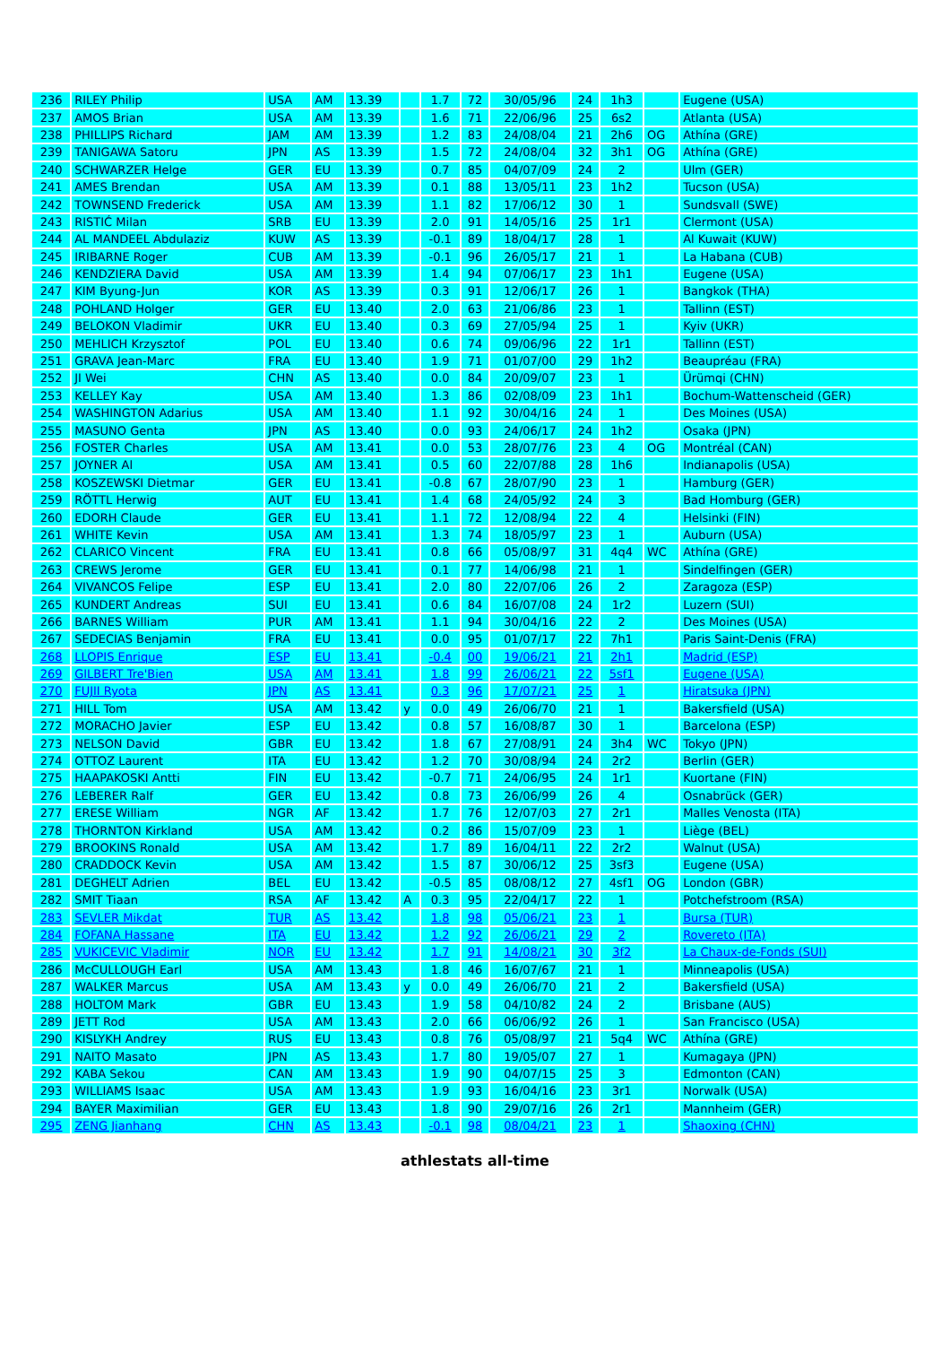| 236 | RILEY Philip | USA | AM | 13.39 | | 1.7 | 72 | 30/05/96 | 24 | 1h3 | | Eugene (USA) |
| 237 | AMOS Brian | USA | AM | 13.39 | | 1.6 | 71 | 22/06/96 | 25 | 6s2 | | Atlanta (USA) |
| 238 | PHILLIPS Richard | JAM | AM | 13.39 | | 1.2 | 83 | 24/08/04 | 21 | 2h6 | OG | Athína (GRE) |
| 239 | TANIGAWA Satoru | JPN | AS | 13.39 | | 1.5 | 72 | 24/08/04 | 32 | 3h1 | OG | Athína (GRE) |
| 240 | SCHWARZER Helge | GER | EU | 13.39 | | 0.7 | 85 | 04/07/09 | 24 | 2 | | Ulm (GER) |
| 241 | AMES Brendan | USA | AM | 13.39 | | 0.1 | 88 | 13/05/11 | 23 | 1h2 | | Tucson (USA) |
| 242 | TOWNSEND Frederick | USA | AM | 13.39 | | 1.1 | 82 | 17/06/12 | 30 | 1 | | Sundsvall (SWE) |
| 243 | RISTIĆ Milan | SRB | EU | 13.39 | | 2.0 | 91 | 14/05/16 | 25 | 1r1 | | Clermont (USA) |
| 244 | AL MANDEEL Abdulaziz | KUW | AS | 13.39 | | -0.1 | 89 | 18/04/17 | 28 | 1 | | Al Kuwait (KUW) |
| 245 | IRIBARNE Roger | CUB | AM | 13.39 | | -0.1 | 96 | 26/05/17 | 21 | 1 | | La Habana (CUB) |
| 246 | KENDZIERA David | USA | AM | 13.39 | | 1.4 | 94 | 07/06/17 | 23 | 1h1 | | Eugene (USA) |
| 247 | KIM Byung-Jun | KOR | AS | 13.39 | | 0.3 | 91 | 12/06/17 | 26 | 1 | | Bangkok (THA) |
| 248 | POHLAND Holger | GER | EU | 13.40 | | 2.0 | 63 | 21/06/86 | 23 | 1 | | Tallinn (EST) |
| 249 | BELOKON Vladimir | UKR | EU | 13.40 | | 0.3 | 69 | 27/05/94 | 25 | 1 | | Kyiv (UKR) |
| 250 | MEHLICH Krzysztof | POL | EU | 13.40 | | 0.6 | 74 | 09/06/96 | 22 | 1r1 | | Tallinn (EST) |
| 251 | GRAVA Jean-Marc | FRA | EU | 13.40 | | 1.9 | 71 | 01/07/00 | 29 | 1h2 | | Beaupréau (FRA) |
| 252 | JI Wei | CHN | AS | 13.40 | | 0.0 | 84 | 20/09/07 | 23 | 1 | | Ürümqi (CHN) |
| 253 | KELLEY Kay | USA | AM | 13.40 | | 1.3 | 86 | 02/08/09 | 23 | 1h1 | | Bochum-Wattenscheid (GER) |
| 254 | WASHINGTON Adarius | USA | AM | 13.40 | | 1.1 | 92 | 30/04/16 | 24 | 1 | | Des Moines (USA) |
| 255 | MASUNO Genta | JPN | AS | 13.40 | | 0.0 | 93 | 24/06/17 | 24 | 1h2 | | Osaka (JPN) |
| 256 | FOSTER Charles | USA | AM | 13.41 | | 0.0 | 53 | 28/07/76 | 23 | 4 | OG | Montréal (CAN) |
| 257 | JOYNER Al | USA | AM | 13.41 | | 0.5 | 60 | 22/07/88 | 28 | 1h6 | | Indianapolis (USA) |
| 258 | KOSZEWSKI Dietmar | GER | EU | 13.41 | | -0.8 | 67 | 28/07/90 | 23 | 1 | | Hamburg (GER) |
| 259 | RÖTTL Herwig | AUT | EU | 13.41 | | 1.4 | 68 | 24/05/92 | 24 | 3 | | Bad Homburg (GER) |
| 260 | EDORH Claude | GER | EU | 13.41 | | 1.1 | 72 | 12/08/94 | 22 | 4 | | Helsinki (FIN) |
| 261 | WHITE Kevin | USA | AM | 13.41 | | 1.3 | 74 | 18/05/97 | 23 | 1 | | Auburn (USA) |
| 262 | CLARICO Vincent | FRA | EU | 13.41 | | 0.8 | 66 | 05/08/97 | 31 | 4q4 | WC | Athína (GRE) |
| 263 | CREWS Jerome | GER | EU | 13.41 | | 0.1 | 77 | 14/06/98 | 21 | 1 | | Sindelfingen (GER) |
| 264 | VIVANCOS Felipe | ESP | EU | 13.41 | | 2.0 | 80 | 22/07/06 | 26 | 2 | | Zaragoza (ESP) |
| 265 | KUNDERT Andreas | SUI | EU | 13.41 | | 0.6 | 84 | 16/07/08 | 24 | 1r2 | | Luzern (SUI) |
| 266 | BARNES William | PUR | AM | 13.41 | | 1.1 | 94 | 30/04/16 | 22 | 2 | | Des Moines (USA) |
| 267 | SEDECIAS Benjamin | FRA | EU | 13.41 | | 0.0 | 95 | 01/07/17 | 22 | 7h1 | | Paris Saint-Denis (FRA) |
| 268 | LLOPIS Enrique | ESP | EU | 13.41 | | -0.4 | 00 | 19/06/21 | 21 | 2h1 | | Madrid (ESP) |
| 269 | GILBERT Tre'Bien | USA | AM | 13.41 | | 1.8 | 99 | 26/06/21 | 22 | 5sf1 | | Eugene (USA) |
| 270 | FUJII Ryota | JPN | AS | 13.41 | | 0.3 | 96 | 17/07/21 | 25 | 1 | | Hiratsuka (JPN) |
| 271 | HILL Tom | USA | AM | 13.42 | y | 0.0 | 49 | 26/06/70 | 21 | 1 | | Bakersfield (USA) |
| 272 | MORACHO Javier | ESP | EU | 13.42 | | 0.8 | 57 | 16/08/87 | 30 | 1 | | Barcelona (ESP) |
| 273 | NELSON David | GBR | EU | 13.42 | | 1.8 | 67 | 27/08/91 | 24 | 3h4 | WC | Tokyo (JPN) |
| 274 | OTTOZ Laurent | ITA | EU | 13.42 | | 1.2 | 70 | 30/08/94 | 24 | 2r2 | | Berlin (GER) |
| 275 | HAAPAKOSKI Antti | FIN | EU | 13.42 | | -0.7 | 71 | 24/06/95 | 24 | 1r1 | | Kuortane (FIN) |
| 276 | LEBERER Ralf | GER | EU | 13.42 | | 0.8 | 73 | 26/06/99 | 26 | 4 | | Osnabrück (GER) |
| 277 | ERESE William | NGR | AF | 13.42 | | 1.7 | 76 | 12/07/03 | 27 | 2r1 | | Malles Venosta (ITA) |
| 278 | THORNTON Kirkland | USA | AM | 13.42 | | 0.2 | 86 | 15/07/09 | 23 | 1 | | Liège (BEL) |
| 279 | BROOKINS Ronald | USA | AM | 13.42 | | 1.7 | 89 | 16/04/11 | 22 | 2r2 | | Walnut (USA) |
| 280 | CRADDOCK Kevin | USA | AM | 13.42 | | 1.5 | 87 | 30/06/12 | 25 | 3sf3 | | Eugene (USA) |
| 281 | DEGHELT Adrien | BEL | EU | 13.42 | | -0.5 | 85 | 08/08/12 | 27 | 4sf1 | OG | London (GBR) |
| 282 | SMIT Tiaan | RSA | AF | 13.42 | A | 0.3 | 95 | 22/04/17 | 22 | 1 | | Potchefstroom (RSA) |
| 283 | SEVLER Mikdat | TUR | AS | 13.42 | | 1.8 | 98 | 05/06/21 | 23 | 1 | | Bursa (TUR) |
| 284 | FOFANA Hassane | ITA | EU | 13.42 | | 1.2 | 92 | 26/06/21 | 29 | 2 | | Rovereto (ITA) |
| 285 | VUKICEVIC Vladimir | NOR | EU | 13.42 | | 1.7 | 91 | 14/08/21 | 30 | 3f2 | | La Chaux-de-Fonds (SUI) |
| 286 | McCULLOUGH Earl | USA | AM | 13.43 | | 1.8 | 46 | 16/07/67 | 21 | 1 | | Minneapolis (USA) |
| 287 | WALKER Marcus | USA | AM | 13.43 | y | 0.0 | 49 | 26/06/70 | 21 | 2 | | Bakersfield (USA) |
| 288 | HOLTOM Mark | GBR | EU | 13.43 | | 1.9 | 58 | 04/10/82 | 24 | 2 | | Brisbane (AUS) |
| 289 | JETT Rod | USA | AM | 13.43 | | 2.0 | 66 | 06/06/92 | 26 | 1 | | San Francisco (USA) |
| 290 | KISLYKH Andrey | RUS | EU | 13.43 | | 0.8 | 76 | 05/08/97 | 21 | 5q4 | WC | Athína (GRE) |
| 291 | NAITO Masato | JPN | AS | 13.43 | | 1.7 | 80 | 19/05/07 | 27 | 1 | | Kumagaya (JPN) |
| 292 | KABA Sekou | CAN | AM | 13.43 | | 1.9 | 90 | 04/07/15 | 25 | 3 | | Edmonton (CAN) |
| 293 | WILLIAMS Isaac | USA | AM | 13.43 | | 1.9 | 93 | 16/04/16 | 23 | 3r1 | | Norwalk (USA) |
| 294 | BAYER Maximilian | GER | EU | 13.43 | | 1.8 | 90 | 29/07/16 | 26 | 2r1 | | Mannheim (GER) |
| 295 | ZENG Jianhang | CHN | AS | 13.43 | | -0.1 | 98 | 08/04/21 | 23 | 1 | | Shaoxing (CHN) |
athlestats all-time